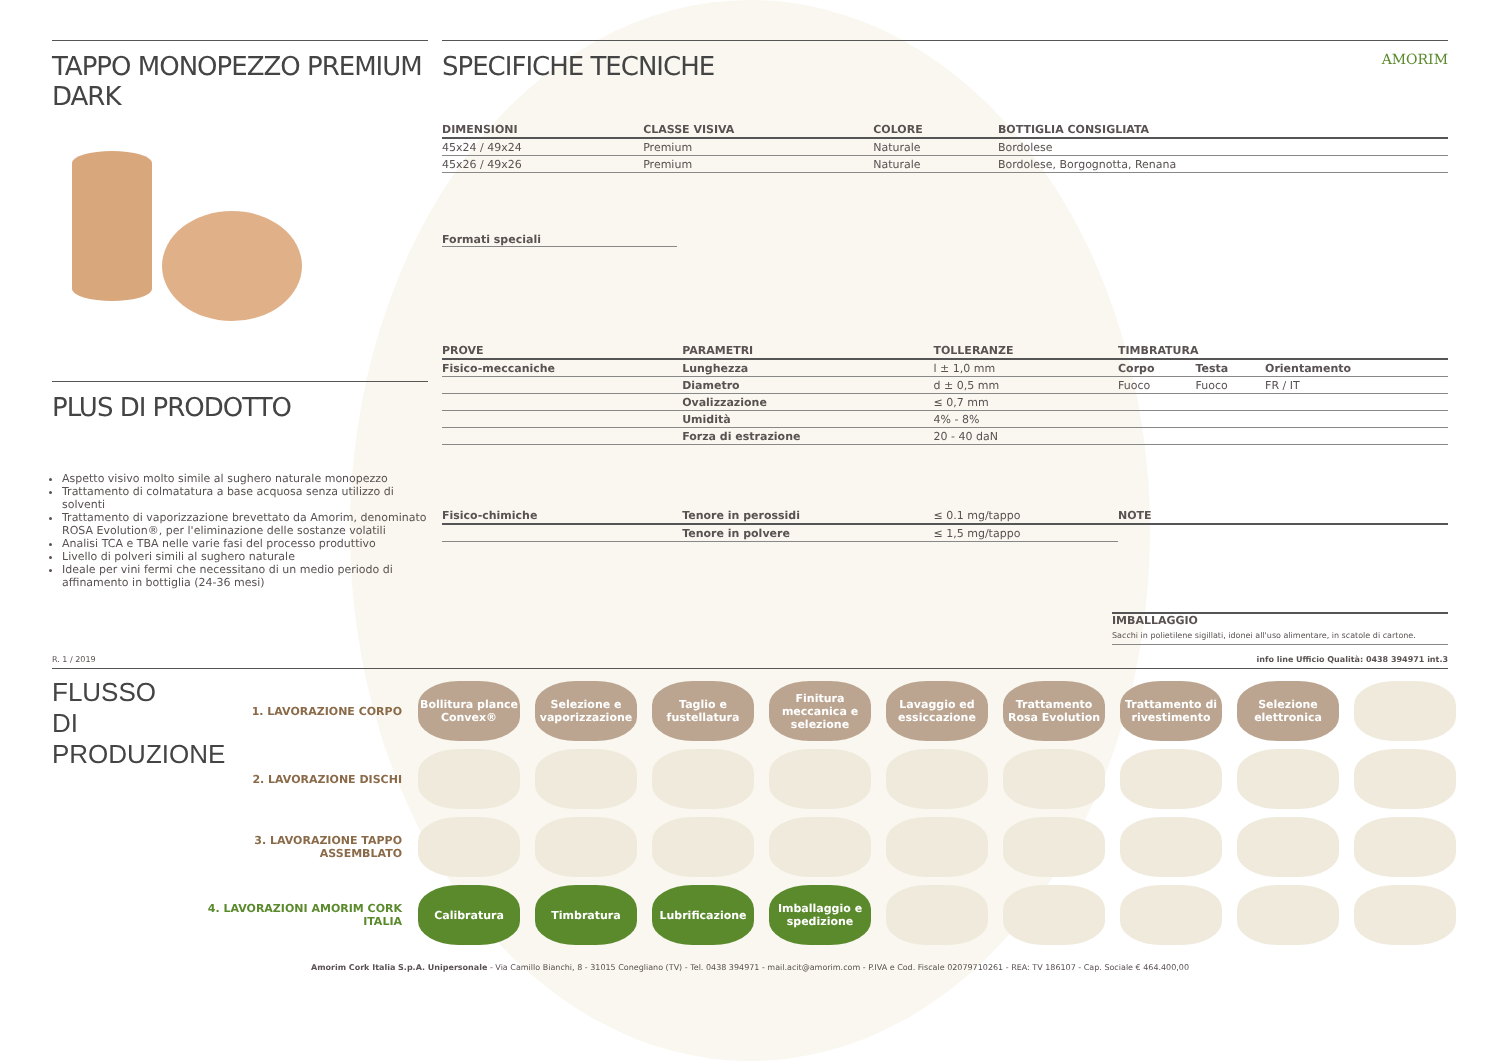TAPPO MONOPEZZO PREMIUM DARK
PLUS DI PRODOTTO
Aspetto visivo molto simile al sughero naturale monopezzo
Trattamento di colmatatura a base acquosa senza utilizzo di solventi
Trattamento di vaporizzazione brevettato da Amorim, denominato ROSA Evolution®, per l'eliminazione delle sostanze volatili
Analisi TCA e TBA nelle varie fasi del processo produttivo
Livello di polveri simili al sughero naturale
Ideale per vini fermi che necessitano di un medio periodo di affinamento in bottiglia (24-36 mesi)
SPECIFICHE TECNICHE AMORIM
| DIMENSIONI | CLASSE VISIVA | COLORE | BOTTIGLIA CONSIGLIATA |
| --- | --- | --- | --- |
| 45x24 / 49x24 | Premium | Naturale | Bordolese |
| 45x26 / 49x26 | Premium | Naturale | Bordolese, Borgognotta, Renana |
Formati speciali
| PROVE | PARAMETRI | TOLLERANZE | TIMBRATURA | | |
| --- | --- | --- | --- | --- | --- |
| Fisico-meccaniche | Lunghezza | l ± 1,0 mm | Corpo | Testa | Orientamento |
| | Diametro | d ± 0,5 mm | Fuoco | Fuoco | FR / IT |
| | Ovalizzazione | ≤ 0,7 mm | | | |
| | Umidità | 4% - 8% | | | |
| | Forza di estrazione | 20 - 40 daN | | | |
| Fisico-chimiche | Tenore in perossidi | ≤ 0.1 mg/tappo | NOTE | | |
| | Tenore in polvere | ≤ 1,5 mg/tappo | | | |
IMBALLAGGIO
Sacchi in polietilene sigillati, idonei all'uso alimentare, in scatole di cartone.
R. 1 / 2019 info line Ufficio Qualità: 0438 394971 int.3
FLUSSO DI PRODUZIONE
1. LAVORAZIONE CORPO
Bollitura plance Convex®
Selezione e vaporizzazione
Taglio e fustellatura
Finitura meccanica e selezione
Lavaggio ed essiccazione
Trattamento Rosa Evolution
Trattamento di rivestimento
Selezione elettronica
2. LAVORAZIONE DISCHI
3. LAVORAZIONE TAPPO ASSEMBLATO
4. LAVORAZIONI AMORIM CORK ITALIA
Calibratura Timbratura Lubrificazione
Imballaggio e spedizione
Amorim Cork Italia S.p.A. Unipersonale - Via Camillo Bianchi, 8 - 31015 Conegliano (TV) - Tel. 0438 394971 - mail.acit@amorim.com - P.IVA e Cod. Fiscale 02079710261 - REA: TV 186107 - Cap. Sociale € 464.400,00